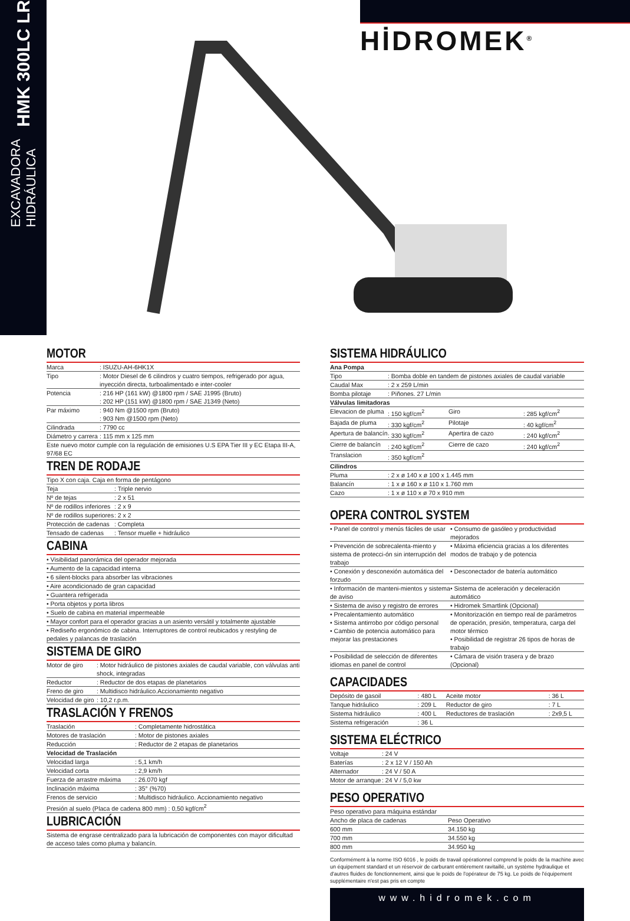EXCAVADORA
HIDRÁULICA
HMK 300LC LR
HİDROMEK<sup>®</sup>
MOTOR
| Marca | : ISUZU-AH-6HK1X |
| Tipo | : Motor Diesel de 6 cilindros y cuatro tiempos, refrigerado por agua, inyección directa, turboalimentado e inter-cooler |
| Potencia | : 216 HP (161 kW) @1800 rpm / SAE J1995 (Bruto) : 202 HP (151 kW) @1800 rpm / SAE J1349 (Neto) |
| Par máximo | : 940 Nm @1500 rpm (Bruto) : 903 Nm @1500 rpm (Neto) |
| Cilindrada | : 7790 cc |
| Diámetro y carrera | : 115 mm x 125 mm |
| Este nuevo motor cumple con la regulación de emisiones U.S EPA Tier III y EC Etapa III-A, 97/68 EC | |
TREN DE RODAJE
| Tipo X con caja. Caja en forma de pentágono | |
| Teja | : Triple nervio |
| Nº de tejas | : 2 x 51 |
| Nº de rodillos inferiores | : 2 x 9 |
| Nº de rodillos superiores | : 2 x 2 |
| Protección de cadenas | : Completa |
| Tensado de cadenas | : Tensor muelle + hidráulico |
CABINA
| • Visibilidad panorámica del operador mejorada |
| • Aumento de la capacidad interna |
| • 6 silent-blocks para absorber las vibraciones |
| • Aire acondicionado de gran capacidad |
| • Guantera refrigerada |
| • Porta objetos y porta libros |
| • Suelo de cabina en material impermeable |
| • Mayor confort para el operador gracias a un asiento versátil y totalmente ajustable |
| • Rediseño ergonómico de cabina. Interruptores de control reubicados y restyling de pedales y palancas de traslación |
SISTEMA DE GIRO
| Motor de giro | : Motor hidráulico de pistones axiales de caudal variable, con válvulas anti shock, integradas |
| Reductor | : Reductor de dos etapas de planetarios |
| Freno de giro | : Multidisco hidráulico.Accionamiento negativo |
| Velocidad de giro | : 10,2 r.p.m. |
TRASLACIÓN Y FRENOS
| Traslación | : Completamente hidrostática |
| Motores de traslación | : Motor de pistones axiales |
| Reducción | : Reductor de 2 etapas de planetarios |
| Velocidad de Traslación | |
| Velocidad larga | : 5,1 km/h |
| Velocidad corta | : 2,9 km/h |
| Fuerza de arrastre máxima | : 26.070 kgf |
| Inclinación máxima | : 35° (%70) |
| Frenos de servicio | : Multidisco hidráulico. Accionamiento negativo |
| Presión al suelo (Placa de cadena 800 mm) : 0,50 kgf/cm<sup>2</sup> | |
LUBRICACIÓN
| Sistema de engrase centralizado para la lubricación de componentes con mayor dificultad de acceso tales como pluma y balancín. |
SISTEMA HIDRÁULICO
| Ana Pompa | | | |
| --- | --- | --- | --- |
| Tipo | : Bomba doble en tandem de pistones axiales de caudal variable | | |
| Caudal Max | : 2 x 259 L/min | | |
| Bomba pilotaje | : Piñones. 27 L/min | | |
| Válvulas limitadoras | | | |
| Elevacion de pluma | : 150 kgf/cm<sup>2</sup> | Giro | : 285 kgf/cm<sup>2</sup> |
| Bajada de pluma | : 330 kgf/cm<sup>2</sup> | Pilotaje | : 40 kgf/cm<sup>2</sup> |
| Apertura de balancín | : 330 kgf/cm<sup>2</sup> | Apertira de cazo | : 240 kgf/cm<sup>2</sup> |
| Cierre de balancín | : 240 kgf/cm<sup>2</sup> | Cierre de cazo | : 240 kgf/cm<sup>2</sup> |
| Translacion | : 350 kgf/cm<sup>2</sup> | | |
| Cilindros | | | |
| Pluma | : 2 x ø 140 x ø 100 x 1.445 mm | | |
| Balancín | : 1 x ø 160 x ø 110 x 1.760 mm | | |
| Cazo | : 1 x ø 110 x ø 70 x 910 mm | | |
OPERA CONTROL SYSTEM
| • Panel de control y menús fáciles de usar | • Consumo de gasóleo y productividad mejorados |
| • Prevención de sobrecalenta-miento y sistema de protecci-ón sin interrupción del trabajo | • Máxima eficiencia gracias a los diferentes modos de trabajo y de potencia |
| • Conexión y desconexión automática del forzudo | • Desconectador de batería automático |
| • Información de manteni-mientos y sistema de aviso | • Sistema de aceleración y deceleración automático |
| • Sistema de aviso y registro de errores | • Hidromek Smartlink (Opcional) |
| • Precalentamiento automático • Sistema antirrobo por código personal • Cambio de potencia automático para mejorar las prestaciones | • Monitorización en tiempo real de parámetros de operación, presión, temperatura, carga del motor térmico • Posibilidad de registrar 26 tipos de horas de trabajo |
| • Posibilidad de selección de diferentes idiomas en panel de control | • Cámara de visión trasera y de brazo (Opcional) |
CAPACIDADES
| Depósito de gasoil | : 480 L | Aceite motor | : 36 L |
| Tanque hidráulico | : 209 L | Reductor de giro | : 7 L |
| Sistema hidráulico | : 400 L | Reductores de traslación | : 2x9,5 L |
| Sistema refrigeración | : 36 L | | |
SISTEMA ELÉCTRICO
| Voltaje | : 24 V |
| Baterías | : 2 x 12 V / 150 Ah |
| Alternador | : 24 V / 50 A |
| Motor de arranque | : 24 V / 5,0 kw |
PESO OPERATIVO
| Peso operativo para máquina estándar | |
| Ancho de placa de cadenas | Peso Operativo |
| 600 mm | 34.150 kg |
| 700 mm | 34.550 kg |
| 800 mm | 34.950 kg |
Conformément à la norme ISO 6016 , le poids de travail opérationnel comprend le poids de la machine avec un équipement standard et un réservoir de carburant entièrement ravitaillé, un système hydraulique et d'autres fluides de fonctionnement, ainsi que le poids de l'opérateur de 75 kg. Le poids de l'équipement supplémentaire n'est pas pris en compte
www.hidromek.com